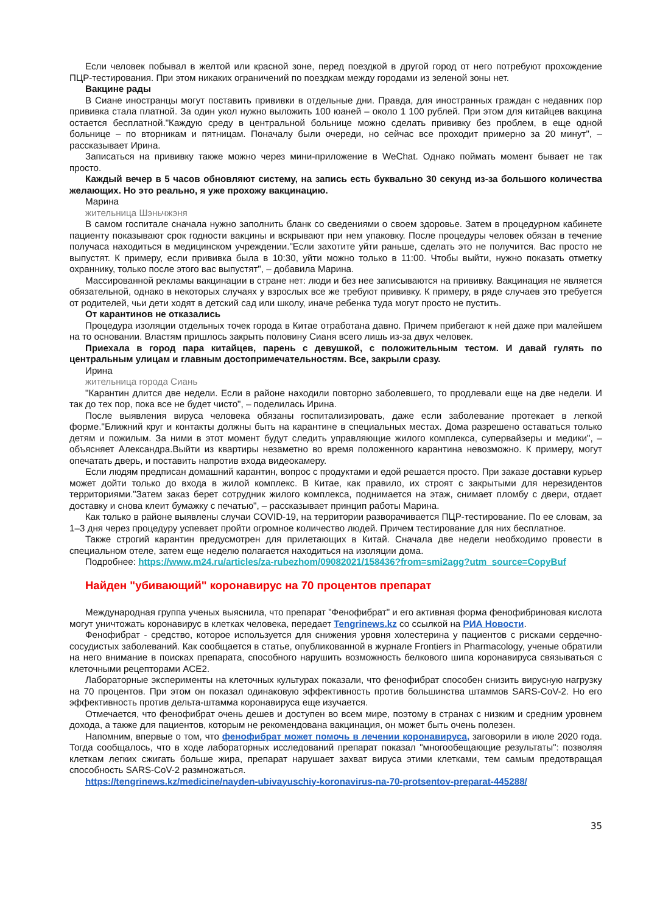Если человек побывал в желтой или красной зоне, перед поездкой в другой город от него потребуют прохождение ПЦР-тестирования. При этом никаких ограничений по поездкам между городами из зеленой зоны нет.
Вакцине рады
В Сиане иностранцы могут поставить прививки в отдельные дни. Правда, для иностранных граждан с недавних пор прививка стала платной. За один укол нужно выложить 100 юаней – около 1 100 рублей. При этом для китайцев вакцина остается бесплатной."Каждую среду в центральной больнице можно сделать прививку без проблем, в еще одной больнице – по вторникам и пятницам. Поначалу были очереди, но сейчас все проходит примерно за 20 минут", – рассказывает Ирина.
Записаться на прививку также можно через мини-приложение в WeChat. Однако поймать момент бывает не так просто.
Каждый вечер в 5 часов обновляют систему, на запись есть буквально 30 секунд из-за большого количества желающих. Но это реально, я уже прохожу вакцинацию.
Марина
жительница Шэньчжэня
В самом госпитале сначала нужно заполнить бланк со сведениями о своем здоровье. Затем в процедурном кабинете пациенту показывают срок годности вакцины и вскрывают при нем упаковку. После процедуры человек обязан в течение получаса находиться в медицинском учреждении."Если захотите уйти раньше, сделать это не получится. Вас просто не выпустят. К примеру, если прививка была в 10:30, уйти можно только в 11:00. Чтобы выйти, нужно показать отметку охраннику, только после этого вас выпустят", – добавила Марина.
Массированной рекламы вакцинации в стране нет: люди и без нее записываются на прививку. Вакцинация не является обязательной, однако в некоторых случаях у взрослых все же требуют прививку. К примеру, в ряде случаев это требуется от родителей, чьи дети ходят в детский сад или школу, иначе ребенка туда могут просто не пустить.
От карантинов не отказались
Процедура изоляции отдельных точек города в Китае отработана давно. Причем прибегают к ней даже при малейшем на то основании. Властям пришлось закрыть половину Сианя всего лишь из-за двух человек.
Приехала в город пара китайцев, парень с девушкой, с положительным тестом. И давай гулять по центральным улицам и главным достопримечательностям. Все, закрыли сразу.
Ирина
жительница города Сиань
"Карантин длится две недели. Если в районе находили повторно заболевшего, то продлевали еще на две недели. И так до тех пор, пока все не будет чисто", – поделилась Ирина.
После выявления вируса человека обязаны госпитализировать, даже если заболевание протекает в легкой форме."Ближний круг и контакты должны быть на карантине в специальных местах. Дома разрешено оставаться только детям и пожилым. За ними в этот момент будут следить управляющие жилого комплекса, супервайзеры и медики", – объясняет Александра.Выйти из квартиры незаметно во время положенного карантина невозможно. К примеру, могут опечатать дверь, и поставить напротив входа видеокамеру.
Если людям предписан домашний карантин, вопрос с продуктами и едой решается просто. При заказе доставки курьер может дойти только до входа в жилой комплекс. В Китае, как правило, их строят с закрытыми для нерезидентов территориями."Затем заказ берет сотрудник жилого комплекса, поднимается на этаж, снимает пломбу с двери, отдает доставку и снова клеит бумажку с печатью", – рассказывает принцип работы Марина.
Как только в районе выявлены случаи COVID-19, на территории разворачивается ПЦР-тестирование. По ее словам, за 1–3 дня через процедуру успевает пройти огромное количество людей. Причем тестирование для них бесплатное.
Также строгий карантин предусмотрен для прилетающих в Китай. Сначала две недели необходимо провести в специальном отеле, затем еще неделю полагается находиться на изоляции дома.
Подробнее: https://www.m24.ru/articles/za-rubezhom/09082021/158436?from=smi2agg?utm_source=CopyBuf
Найден "убивающий" коронавирус на 70 процентов препарат
Международная группа ученых выяснила, что препарат "Фенофибрат" и его активная форма фенофибриновая кислота могут уничтожать коронавирус в клетках человека, передает Tengrinews.kz со ссылкой на РИА Новости.
Фенофибрат - средство, которое используется для снижения уровня холестерина у пациентов с рисками сердечно-сосудистых заболеваний. Как сообщается в статье, опубликованной в журнале Frontiers in Pharmacology, ученые обратили на него внимание в поисках препарата, способного нарушить возможность белкового шипа коронавируса связываться с клеточными рецепторами ACE2.
Лабораторные эксперименты на клеточных культурах показали, что фенофибрат способен снизить вирусную нагрузку на 70 процентов. При этом он показал одинаковую эффективность против большинства штаммов SARS-CoV-2. Но его эффективность против дельта-штамма коронавируса еще изучается.
Отмечается, что фенофибрат очень дешев и доступен во всем мире, поэтому в странах с низким и средним уровнем дохода, а также для пациентов, которым не рекомендована вакцинация, он может быть очень полезен.
Напомним, впервые о том, что фенофибрат может помочь в лечении коронавируса, заговорили в июле 2020 года. Тогда сообщалось, что в ходе лабораторных исследований препарат показал "многообещающие результаты": позволяя клеткам легких сжигать больше жира, препарат нарушает захват вируса этими клетками, тем самым предотвращая способность SARS-CoV-2 размножаться.
https://tengrinews.kz/medicine/nayden-ubivayuschiy-koronavirus-na-70-protsentov-preparat-445288/
35